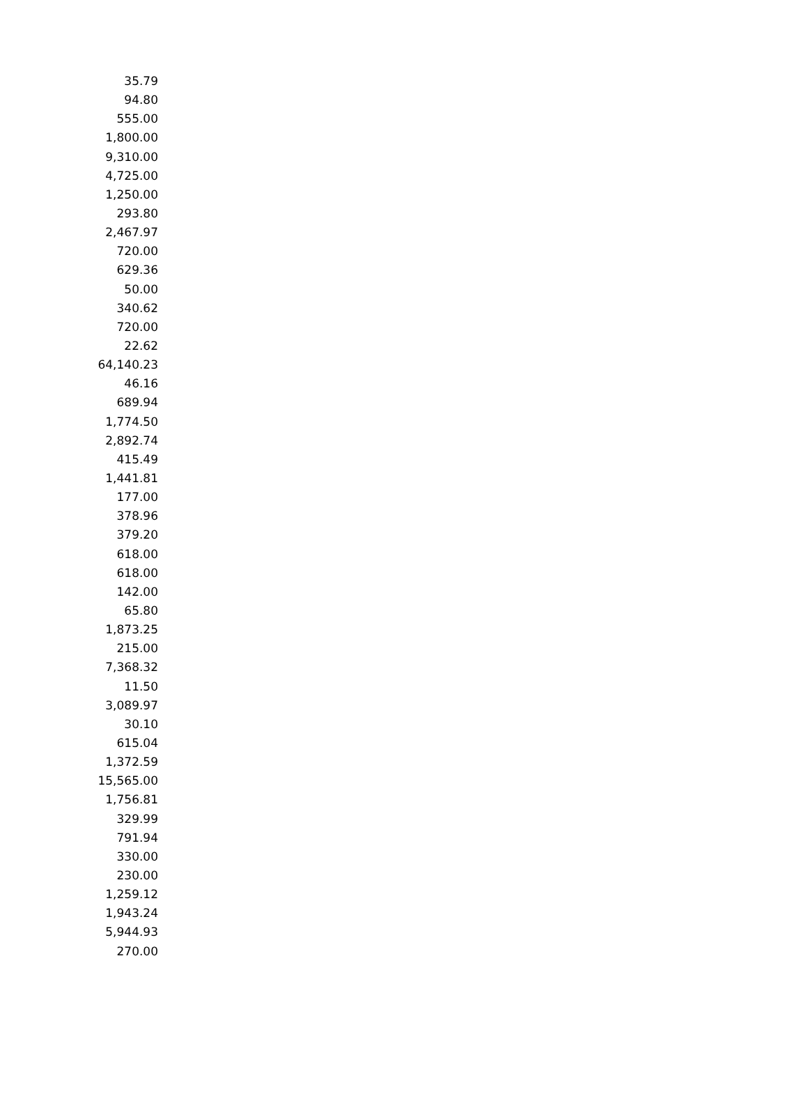| 35.79 |
| 94.80 |
| 555.00 |
| 1,800.00 |
| 9,310.00 |
| 4,725.00 |
| 1,250.00 |
| 293.80 |
| 2,467.97 |
| 720.00 |
| 629.36 |
| 50.00 |
| 340.62 |
| 720.00 |
| 22.62 |
| 64,140.23 |
| 46.16 |
| 689.94 |
| 1,774.50 |
| 2,892.74 |
| 415.49 |
| 1,441.81 |
| 177.00 |
| 378.96 |
| 379.20 |
| 618.00 |
| 618.00 |
| 142.00 |
| 65.80 |
| 1,873.25 |
| 215.00 |
| 7,368.32 |
| 11.50 |
| 3,089.97 |
| 30.10 |
| 615.04 |
| 1,372.59 |
| 15,565.00 |
| 1,756.81 |
| 329.99 |
| 791.94 |
| 330.00 |
| 230.00 |
| 1,259.12 |
| 1,943.24 |
| 5,944.93 |
| 270.00 |